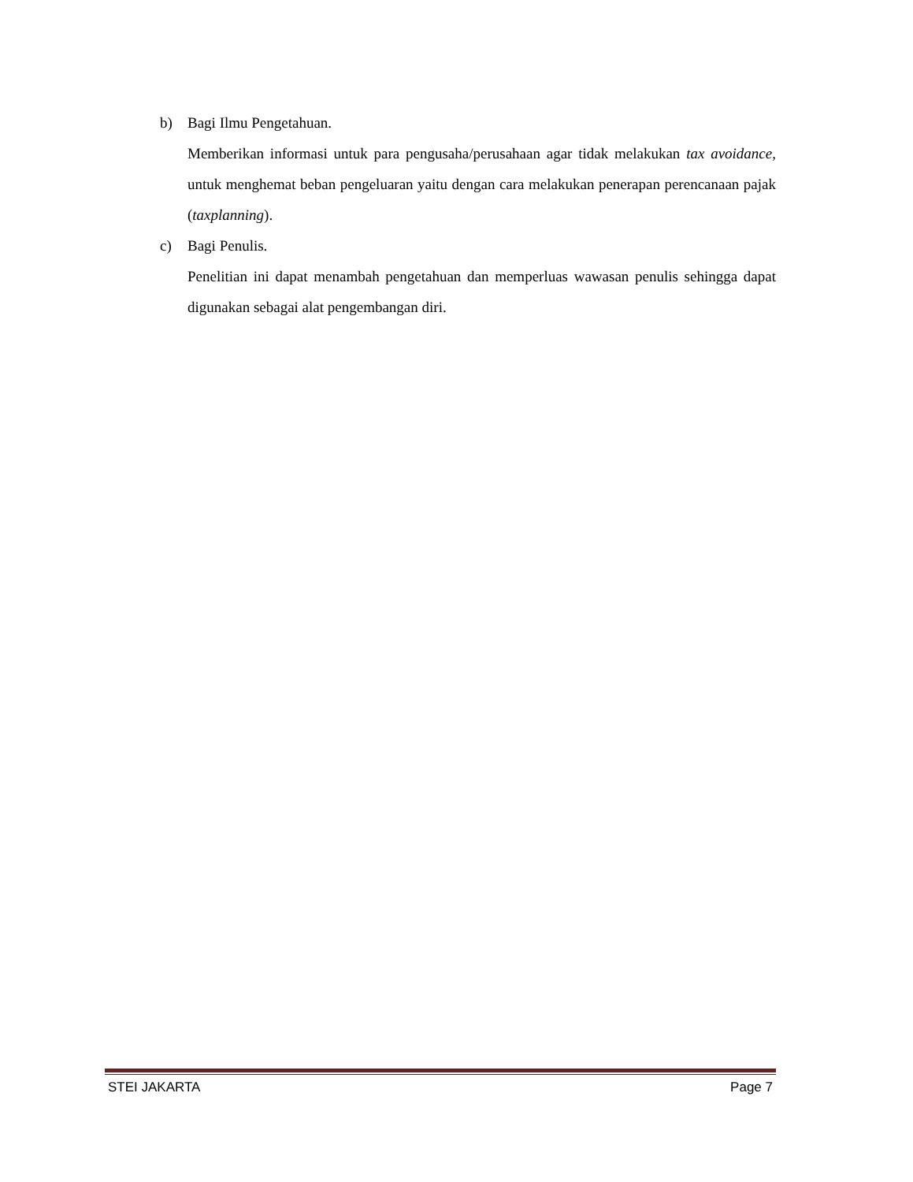b) Bagi Ilmu Pengetahuan.
Memberikan informasi untuk para pengusaha/perusahaan agar tidak melakukan tax avoidance, untuk menghemat beban pengeluaran yaitu dengan cara melakukan penerapan perencanaan pajak (taxplanning).
c) Bagi Penulis.
Penelitian ini dapat menambah pengetahuan dan memperluas wawasan penulis sehingga dapat digunakan sebagai alat pengembangan diri.
STEI JAKARTA Page 7